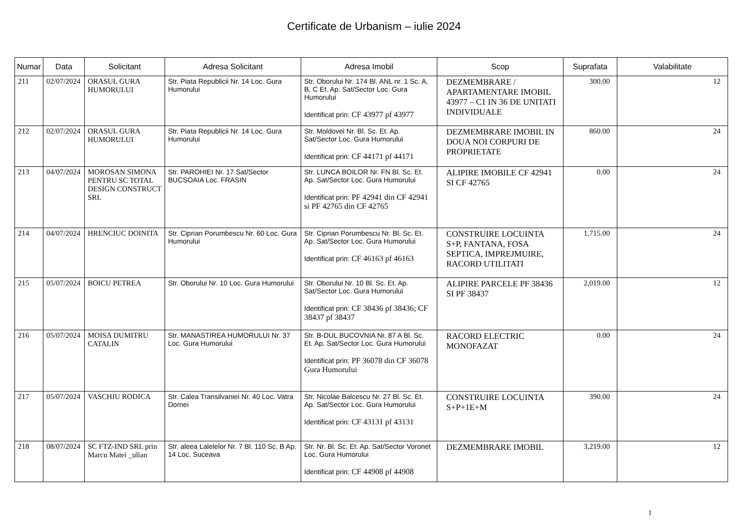Certificate de Urbanism – iulie 2024
| Numar | Data | Solicitant | Adresa Solicitant | Adresa Imobil | Scop | Suprafata | Valabilitate |
| --- | --- | --- | --- | --- | --- | --- | --- |
| 211 | 02/07/2024 | ORASUL GURA HUMORULUI | Str. Piata Republicii Nr. 14 Loc. Gura Humorului | Str. Oborului Nr. 174 Bl. ANL nr. 1 Sc. A, B, C Et. Ap. Sat/Sector Loc. Gura Humorului Identificat prin: CF 43977 pf 43977 | DEZMEMBRARE / APARTAMENTARE IMOBIL 43977 – C1 IN 36 DE UNITATI INDIVIDUALE | 300.00 | 12 |
| 212 | 02/07/2024 | ORASUL GURA HUMORULUI | Str. Piata Republicii Nr. 14 Loc. Gura Humorului | Str. Moldovei Nr. Bl. Sc. Et. Ap. Sat/Sector Loc. Gura Humorului Identificat prin: CF 44171 pf 44171 | DEZMEMBRARE IMOBIL IN DOUA NOI CORPURI DE PROPRIETATE | 860.00 | 24 |
| 213 | 04/07/2024 | MOROSAN SIMONA PENTRU SC TOTAL DESIGN CONSTRUCT SRL | Str. PAROHIEI Nr. 17 Sat/Sector BUCSOAIA Loc. FRASIN | Str. LUNCA BOILOR Nr. FN Bl. Sc. Et. Ap. Sat/Sector Loc. Gura Humorului Identificat prin: PF 42941 din CF 42941 si PF 42765 din CF 42765 | ALIPIRE IMOBILE CF 42941 SI CF 42765 | 0.00 | 24 |
| 214 | 04/07/2024 | HRENCIUC DOINITA | Str. Ciprian Porumbescu Nr. 60 Loc. Gura Humorului | Str. Ciprian Porumbescu Nr. Bl. Sc. Et. Ap. Sat/Sector Loc. Gura Humorului Identificat prin: CF 46163 pf 46163 | CONSTRUIRE LOCUINTA S+P, FANTANA, FOSA SEPTICA, IMPREJMUIRE, RACORD UTILITATI | 1,715.00 | 24 |
| 215 | 05/07/2024 | BOICU PETREA | Str. Oborului Nr. 10 Loc. Gura Humorului | Str. Oborului Nr. 10 Bl. Sc. Et. Ap. Sat/Sector Loc. Gura Humorului Identificat prin: CF 38436 pf 38436; CF 38437 pf 38437 | ALIPIRE PARCELE PF 38436 SI PF 38437 | 2,019.00 | 12 |
| 216 | 05/07/2024 | MOISA DUMITRU CATALIN | Str. MANASTIREA HUMORULUI Nr. 37 Loc. Gura Humorului | Str. B-DUL BUCOVNIA Nr. 87 A Bl. Sc. Et. Ap. Sat/Sector Loc. Gura Humorului Identificat prin: PF 36078 din CF 36078 Gura Humorului | RACORD ELECTRIC MONOFAZAT | 0.00 | 24 |
| 217 | 05/07/2024 | VASCHIU RODICA | Str. Calea Transilvaniei Nr. 40 Loc. Vatra Dornei | Str. Nicolae Balcescu Nr. 27 Bl. Sc. Et. Ap. Sat/Sector Loc. Gura Humorului Identificat prin: CF 43131 pf 43131 | CONSTRUIRE LOCUINTA S+P+1E+M | 390.00 | 24 |
| 218 | 08/07/2024 | SC FTZ-IND SRL prin Marcu Matei _ulian | Str. aleea Lalelelor Nr. 7 Bl. 110 Sc. B Ap. 14 Loc. Suceava | Str. Nr. Bl. Sc. Et. Ap. Sat/Sector Voronet Loc. Gura Humorului Identificat prin: CF 44908 pf 44908 | DEZMEMBRARE IMOBIL | 3,219.00 | 12 |
1